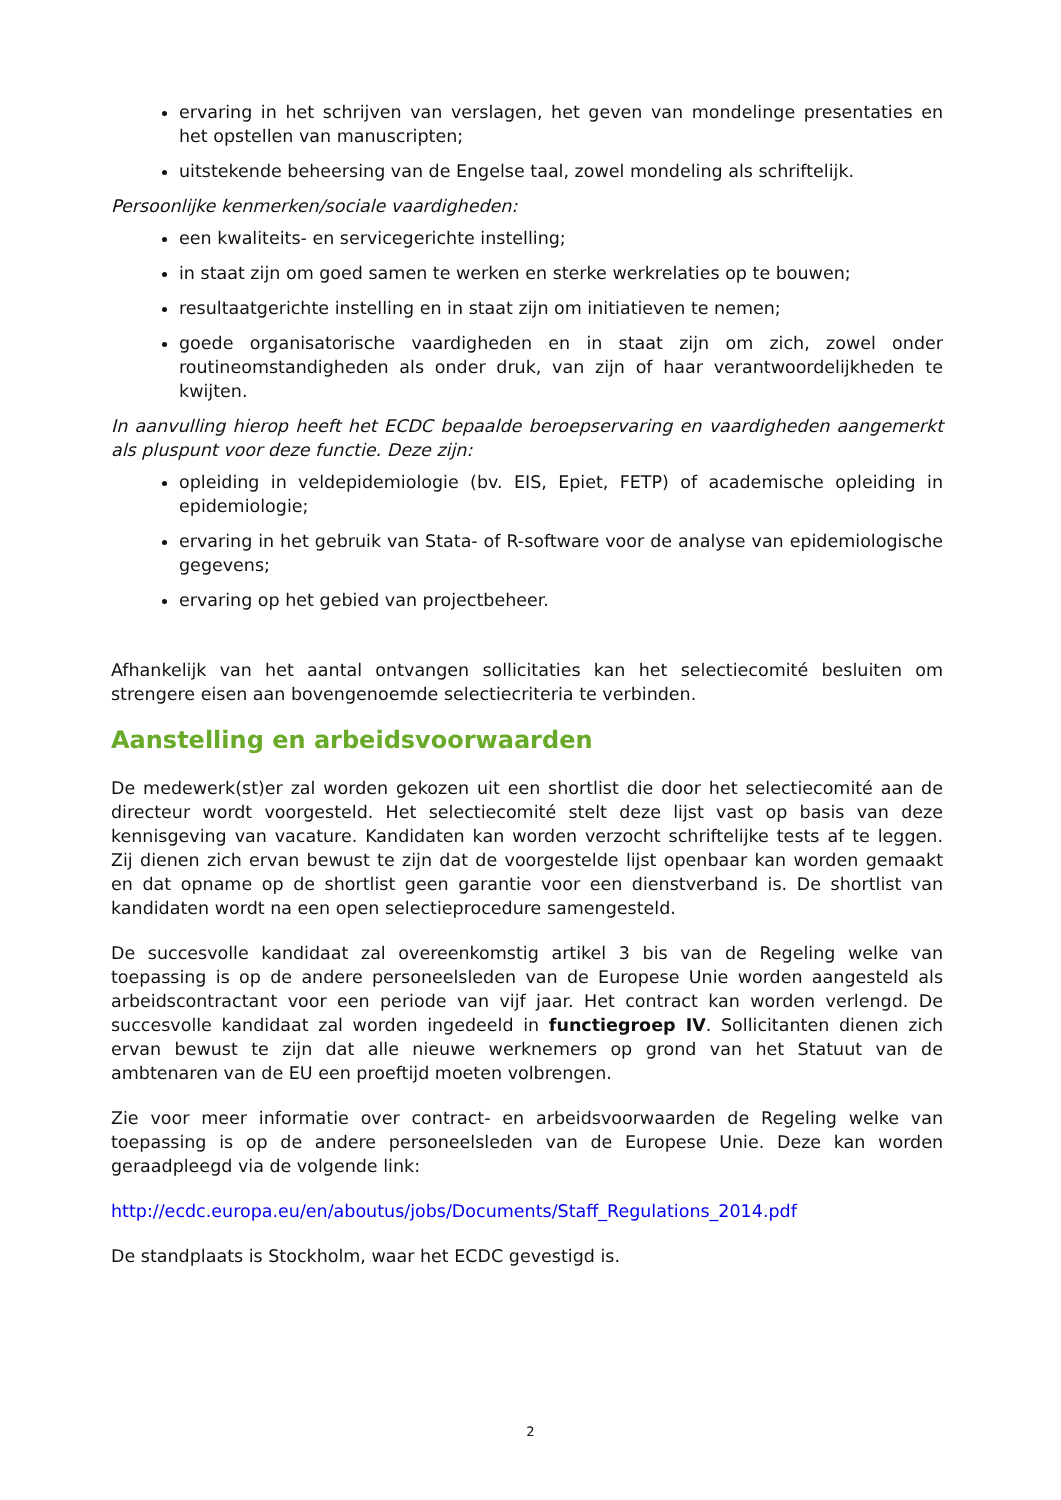ervaring in het schrijven van verslagen, het geven van mondelinge presentaties en het opstellen van manuscripten;
uitstekende beheersing van de Engelse taal, zowel mondeling als schriftelijk.
Persoonlijke kenmerken/sociale vaardigheden:
een kwaliteits- en servicegerichte instelling;
in staat zijn om goed samen te werken en sterke werkrelaties op te bouwen;
resultaatgerichte instelling en in staat zijn om initiatieven te nemen;
goede organisatorische vaardigheden en in staat zijn om zich, zowel onder routineomstandigheden als onder druk, van zijn of haar verantwoordelijkheden te kwijten.
In aanvulling hierop heeft het ECDC bepaalde beroepservaring en vaardigheden aangemerkt als pluspunt voor deze functie. Deze zijn:
opleiding in veldepidemiologie (bv. EIS, Epiet, FETP) of academische opleiding in epidemiologie;
ervaring in het gebruik van Stata- of R-software voor de analyse van epidemiologische gegevens;
ervaring op het gebied van projectbeheer.
Afhankelijk van het aantal ontvangen sollicitaties kan het selectiecomité besluiten om strengere eisen aan bovengenoemde selectiecriteria te verbinden.
Aanstelling en arbeidsvoorwaarden
De medewerk(st)er zal worden gekozen uit een shortlist die door het selectiecomité aan de directeur wordt voorgesteld. Het selectiecomité stelt deze lijst vast op basis van deze kennisgeving van vacature. Kandidaten kan worden verzocht schriftelijke tests af te leggen. Zij dienen zich ervan bewust te zijn dat de voorgestelde lijst openbaar kan worden gemaakt en dat opname op de shortlist geen garantie voor een dienstverband is. De shortlist van kandidaten wordt na een open selectieprocedure samengesteld.
De succesvolle kandidaat zal overeenkomstig artikel 3 bis van de Regeling welke van toepassing is op de andere personeelsleden van de Europese Unie worden aangesteld als arbeidscontractant voor een periode van vijf jaar. Het contract kan worden verlengd. De succesvolle kandidaat zal worden ingedeeld in functiegroep IV. Sollicitanten dienen zich ervan bewust te zijn dat alle nieuwe werknemers op grond van het Statuut van de ambtenaren van de EU een proeftijd moeten volbrengen.
Zie voor meer informatie over contract- en arbeidsvoorwaarden de Regeling welke van toepassing is op de andere personeelsleden van de Europese Unie. Deze kan worden geraadpleegd via de volgende link:
http://ecdc.europa.eu/en/aboutus/jobs/Documents/Staff_Regulations_2014.pdf
De standplaats is Stockholm, waar het ECDC gevestigd is.
2